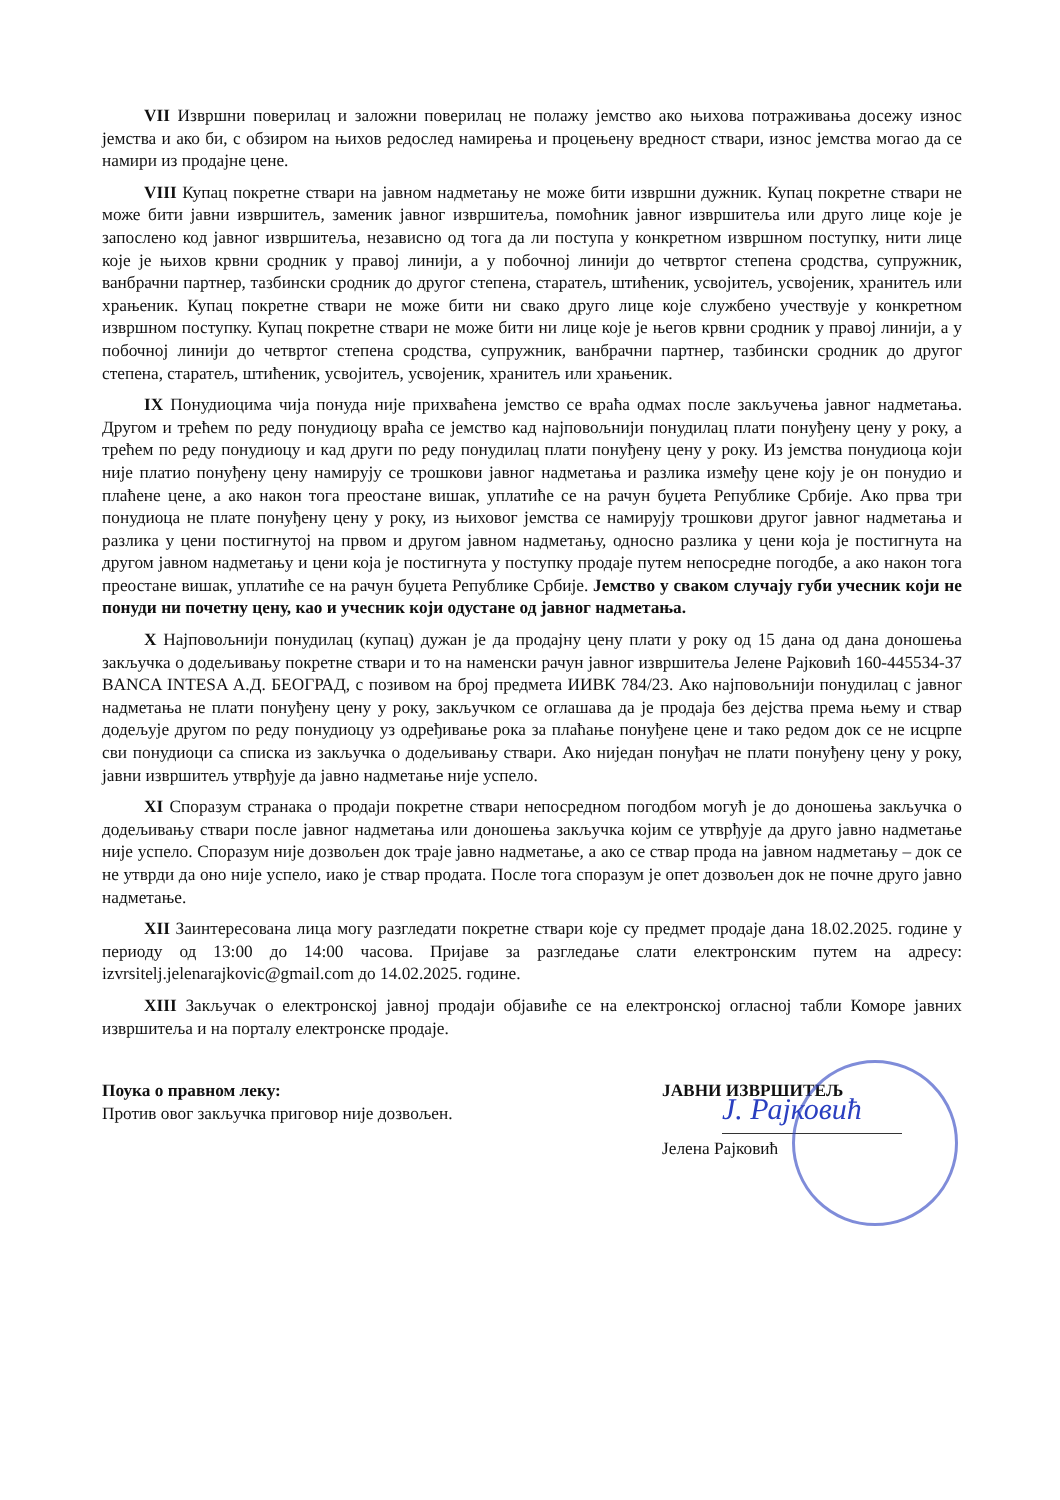VII Извршни поверилац и заложни поверилац не полажу јемство ако њихова потраживања досежу износ јемства и ако би, с обзиром на њихов редослед намирења и процењену вредност ствари, износ јемства могао да се намири из продајне цене.
VIII Купац покретне ствари на јавном надметању не може бити извршни дужник. Купац покретне ствари не може бити јавни извршитељ, заменик јавног извршитеља, помоћник јавног извршитеља или друго лице које је запослено код јавног извршитеља, независно од тога да ли поступа у конкретном извршном поступку, нити лице које је њихов крвни сродник у правој линији, а у побочној линији до четвртог степена сродства, супружник, ванбрачни партнер, тазбински сродник до другог степена, старатељ, штићеник, усвојитељ, усвојеник, хранитељ или храњеник. Купац покретне ствари не може бити ни свако друго лице које службено учествује у конкретном извршном поступку. Купац покретне ствари не може бити ни лице које је његов крвни сродник у правој линији, а у побочној линији до четвртог степена сродства, супружник, ванбрачни партнер, тазбински сродник до другог степена, старатељ, штићеник, усвојитељ, усвојеник, хранитељ или храњеник.
IX Понудиоцима чија понуда није прихваћена јемство се враћа одмах после закључења јавног надметања. Другом и трећем по реду понудиоцу враћа се јемство кад најповољнији понудилац плати понуђену цену у року, а трећем по реду понудиоцу и кад други по реду понудилац плати понуђену цену у року. Из јемства понудиоца који није платио понуђену цену намирују се трошкови јавног надметања и разлика између цене коју је он понудио и плаћене цене, а ако након тога преостане вишак, уплатиће се на рачун буџета Републике Србије. Ако прва три понудиоца не плате понуђену цену у року, из њиховог јемства се намирују трошкови другог јавног надметања и разлика у цени постигнутој на првом и другом јавном надметању, односно разлика у цени која је постигнута на другом јавном надметању и цени која је постигнута у поступку продаје путем непосредне погодбе, а ако након тога преостане вишак, уплатиће се на рачун буџета Републике Србије. Јемство у сваком случају губи учесник који не понуди ни почетну цену, као и учесник који одустане од јавног надметања.
X Најповољнији понудилац (купац) дужан је да продајну цену плати у року од 15 дана од дана доношења закључка о додељивању покретне ствари и то на наменски рачун јавног извршитеља Јелене Рајковић 160-445534-37 BANCA INTESA А.Д. БЕОГРАД, с позивом на број предмета ИИВК 784/23. Ако најповољнији понудилац с јавног надметања не плати понуђену цену у року, закључком се оглашава да је продаја без дејства према њему и ствар додељује другом по реду понудиоцу уз одређивање рока за плаћање понуђене цене и тако редом док се не исцрпе сви понудиоци са списка из закључка о додељивању ствари. Ако ниједан понуђач не плати понуђену цену у року, јавни извршитељ утврђује да јавно надметање није успело.
XI Споразум странака о продаји покретне ствари непосредном погодбом могућ је до доношења закључка о додељивању ствари после јавног надметања или доношења закључка којим се утврђује да друго јавно надметање није успело. Споразум није дозвољен док траје јавно надметање, а ако се ствар прода на јавном надметању – док се не утврди да оно није успело, иако је ствар продата. После тога споразум је опет дозвољен док не почне друго јавно надметање.
XII Заинтересована лица могу разгледати покретне ствари које су предмет продаје дана 18.02.2025. године у периоду од 13:00 до 14:00 часова. Пријаве за разгледање слати електронским путем на адресу: izvrsitelj.jelenarajkovic@gmail.com до 14.02.2025. године.
XIII Закључак о електронској јавној продаји објавиће се на електронској огласној табли Коморе јавних извршитеља и на порталу електронске продаје.
Поука о правном леку:
Против овог закључка приговор није дозвољен.
J. Рајковић
ЈАВНИ ИЗВРШИТЕЉ
Јелена Рајковић